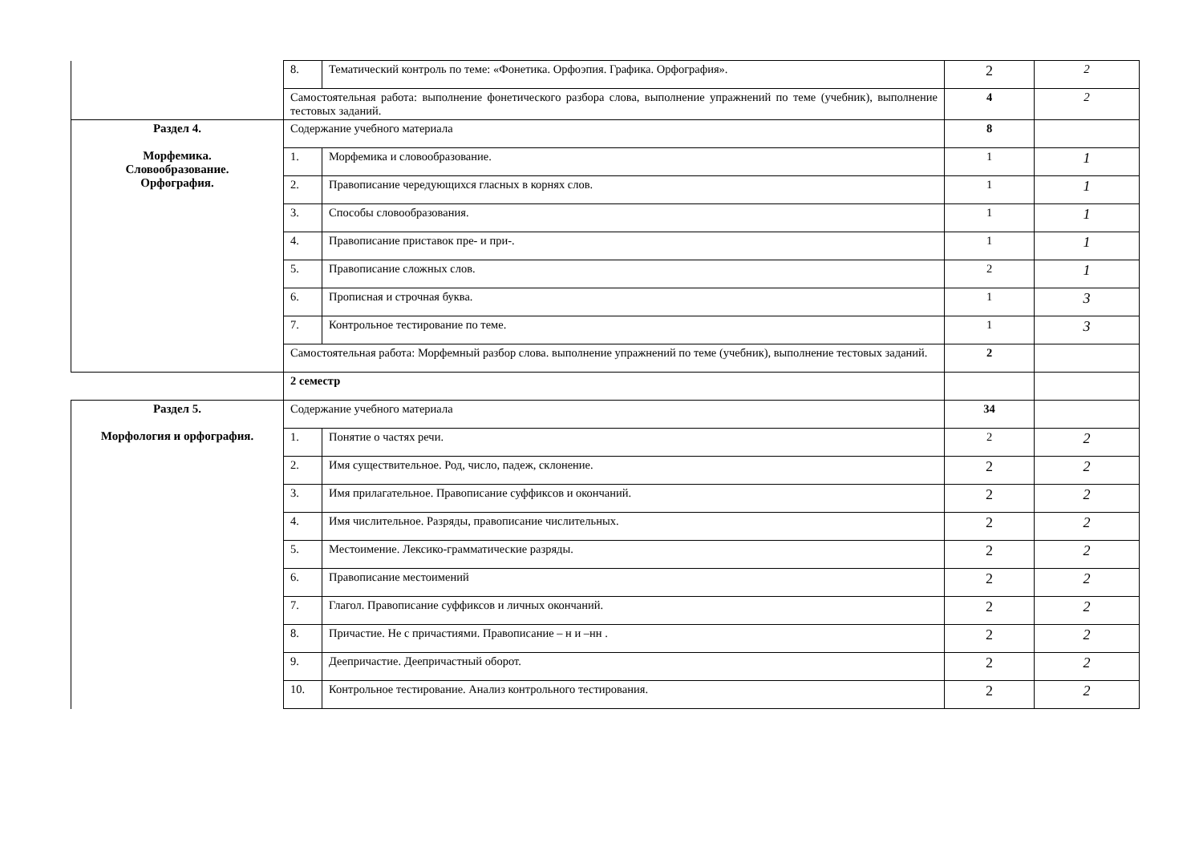| | 8. | Тематический контроль по теме: «Фонетика. Орфоэпия. Графика. Орфография». | 2 | 2 |
| | Самостоятельная работа: выполнение фонетического разбора слова, выполнение упражнений по теме (учебник), выполнение тестовых заданий. | | 4 | 2 |
| Раздел 4. Морфемика. Словообразование. Орфография. | Содержание учебного материала | | 8 | |
| | 1. | Морфемика и словообразование. | 1 | 1 |
| | 2. | Правописание чередующихся гласных в корнях слов. | 1 | 1 |
| | 3. | Способы словообразования. | 1 | 1 |
| | 4. | Правописание приставок пре- и при-. | 1 | 1 |
| | 5. | Правописание сложных слов. | 2 | 1 |
| | 6. | Прописная и строчная буква. | 1 | 3 |
| | 7. | Контрольное тестирование по теме. | 1 | 3 |
| | Самостоятельная работа: Морфемный разбор слова. выполнение упражнений по теме (учебник), выполнение тестовых заданий. | | 2 | |
| | 2 семестр | | | |
| Раздел 5. Морфология и орфография. | Содержание учебного материала | | 34 | |
| | 1. | Понятие о частях речи. | 2 | 2 |
| | 2. | Имя существительное. Род, число, падеж, склонение. | 2 | 2 |
| | 3. | Имя прилагательное. Правописание суффиксов и окончаний. | 2 | 2 |
| | 4. | Имя числительное. Разряды, правописание числительных. | 2 | 2 |
| | 5. | Местоимение. Лексико-грамматические разряды. | 2 | 2 |
| | 6. | Правописание местоимений | 2 | 2 |
| | 7. | Глагол. Правописание суффиксов и личных окончаний. | 2 | 2 |
| | 8. | Причастие. Не с причастиями. Правописание – н и –нн . | 2 | 2 |
| | 9. | Деепричастие. Деепричастный оборот. | 2 | 2 |
| | 10. | Контрольное тестирование. Анализ контрольного тестирования. | 2 | 2 |